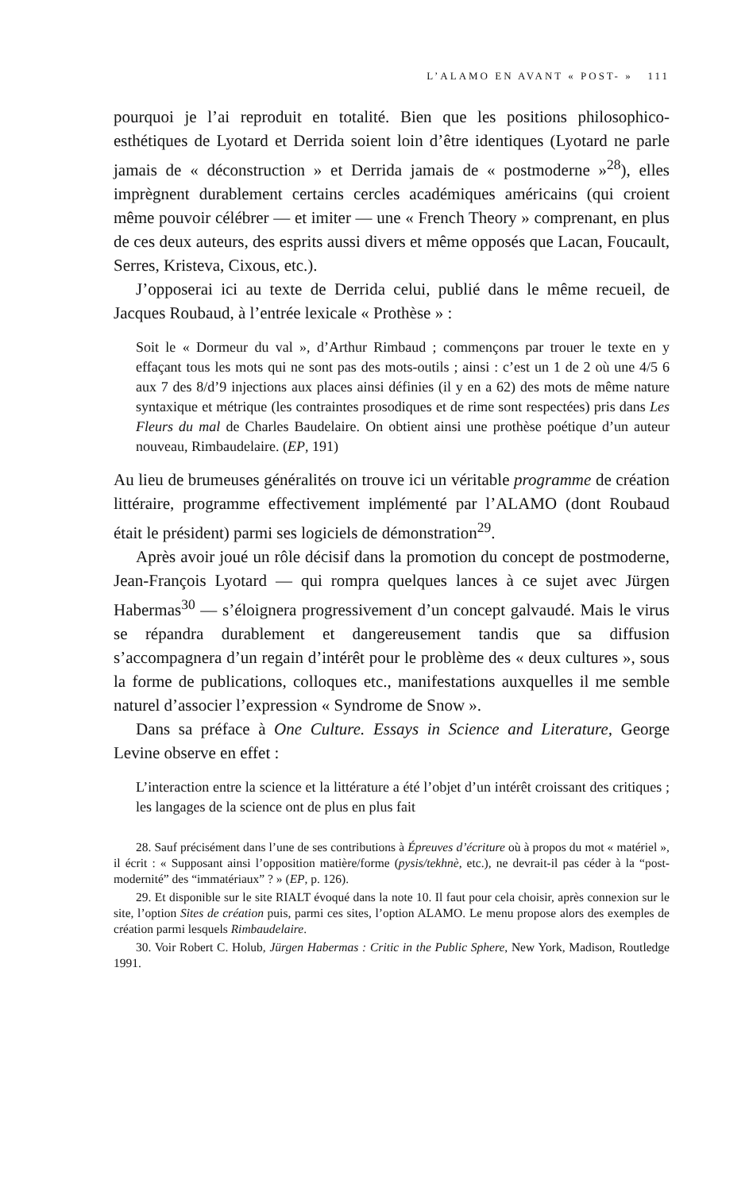L’ALAMO EN AVANT « POST- » 111
pourquoi je l’ai reproduit en totalité. Bien que les positions philosophico-esthétiques de Lyotard et Derrida soient loin d’être identiques (Lyotard ne parle jamais de « déconstruction » et Derrida jamais de « postmoderne »<sup>28</sup>), elles imprègnent durablement certains cercles académiques américains (qui croient même pouvoir célébrer — et imiter — une « French Theory » comprenant, en plus de ces deux auteurs, des esprits aussi divers et même opposés que Lacan, Foucault, Serres, Kristeva, Cixous, etc.).
J’opposerai ici au texte de Derrida celui, publié dans le même recueil, de Jacques Roubaud, à l’entrée lexicale « Prothèse » :
Soit le « Dormeur du val », d’Arthur Rimbaud ; commençons par trouer le texte en y effaçant tous les mots qui ne sont pas des mots-outils ; ainsi : c’est un 1 de 2 où une 4/5 6 aux 7 des 8/d’9 injections aux places ainsi définies (il y en a 62) des mots de même nature syntaxique et métrique (les contraintes prosodiques et de rime sont respectées) pris dans Les Fleurs du mal de Charles Baudelaire. On obtient ainsi une prothèse poétique d’un auteur nouveau, Rimbaudelaire. (EP, 191)
Au lieu de brumeuses généralités on trouve ici un véritable programme de création littéraire, programme effectivement implémenté par l’ALAMO (dont Roubaud était le président) parmi ses logiciels de démonstration<sup>29</sup>.
Après avoir joué un rôle décisif dans la promotion du concept de postmoderne, Jean-François Lyotard — qui rompra quelques lances à ce sujet avec Jürgen Habermas<sup>30</sup> — s’éloignera progressivement d’un concept galvaudé. Mais le virus se répandra durablement et dangereusement tandis que sa diffusion s’accompagnera d’un regain d’intérêt pour le problème des « deux cultures », sous la forme de publications, colloques etc., manifestations auxquelles il me semble naturel d’associer l’expression « Syndrome de Snow ».
Dans sa préface à One Culture. Essays in Science and Literature, George Levine observe en effet :
L’interaction entre la science et la littérature a été l’objet d’un intérêt croissant des critiques ; les langages de la science ont de plus en plus fait
28. Sauf précisément dans l’une de ses contributions à Épreuves d’écriture où à propos du mot « matériel », il écrit : « Supposant ainsi l’opposition matière/forme (pysis/tekhnè, etc.), ne devrait-il pas céder à la “post-modernité” des “immatériaux” ? » (EP, p. 126).
29. Et disponible sur le site RIALT évoqué dans la note 10. Il faut pour cela choisir, après connexion sur le site, l’option Sites de création puis, parmi ces sites, l’option ALAMO. Le menu propose alors des exemples de création parmi lesquels Rimbaudelaire.
30. Voir Robert C. Holub, Jürgen Habermas : Critic in the Public Sphere, New York, Madison, Routledge 1991.